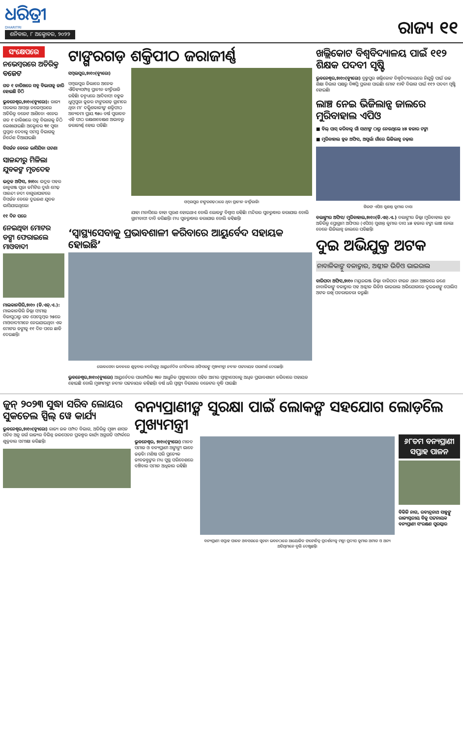ଧରିତ୍ରୀ
DHARITRI
ଶନିବାର, ୮ ଅକ୍ଟୋବର, ୨୦୨୨
ରାଜ୍ୟ ୧୧
ସଂକ୍ଷେପରେ
ନଭେମ୍ବରରେ ଅତିରିକ୍ତ ବଜେଟ
ଗତ ୧ ତାରିଖରେ ସବୁ ବିଭାଗକୁ ଜାରି ହୋଇଛି ଚିଠି
ଭୁବନେଶ୍ୱର,୭।୧୦(ବ୍ୟୁରୋ): ରାଜ୍ୟ ସରକାର ଆସନ୍ତା ନଭେମ୍ବରରେ ଅତିରିକ୍ତ ବଜେଟ ଆଣିବେ। ଏନେଇ ଗତ ୧ ତାରିଖରେ ସବୁ ବିଭାଗକୁ ଚିଠି ଲେଖାଯାଇଛି। ଅକ୍ଟୋବର ୩୧ ସୁଦ୍ଧା ପ୍ରସ୍ତାବ ଦେବାକୁ ସମସ୍ତ ବିଭାଗକୁ ନିର୍ଦ୍ଦେଶ ଦିଆଯାଇଛି।
ବିସର୍ଜନ ବେଳେ ଭାସିଯିବା ଘଟଣା
ସାଳନ୍ଦୀରୁ ମିଳିଲା ଯୁବକଙ୍କ ମୃତଦେହ
ଭଦ୍ରକ ଅଫିସ, ୭।୧୦: ଭଦ୍ରକ ସହର ଜାନୁଗଞ୍ଜ ପୂଜା କମିଟିର ଦୁର୍ଗା ମେଢ଼ ସାଳନ୍ଦୀ ନଦୀ ବାଗୁରାଘାଟରେ ବିସର୍ଜନ ବେଳେ ଦୁଇଜଣ ଯୁବକ ଭାସିଯାଇଥିଲେ।
୧୧ ଦିନ ପରେ
ନେଇଥିବା ମୋଟର ଡଙ୍ଗା ଫେରାଇଲେ ମାଓବାଦୀ
ମାଲକାନଗିରି,୭।୧୦ (ଡି.ଏନ୍.ଏ.): ମାଲକାନଗିରି ଜିଲ୍ଲା ସୀମାନ୍ତ ବିଜାପୁଠାରୁ ଗତ ସେପ୍ଟେମ୍ବର ୨୫ରେ ମାଓବାଦୀମାନେ ନେଇଯାଇଥିବା ଏକ ମୋଟର ଡଙ୍ଗାକୁ ୧୧ ଦିନ ପରେ ଛାଡି ଦେଇଛନ୍ତି।
ଟାଙ୍ଗରଗଡ଼ ଶକ୍ତିପୀଠ ଜରାଜୀର୍ଣ୍ଣ
ସମ୍ବଲପୁର,୭।୧୦(ବ୍ୟୁରୋ)
ସମ୍ବଲପୁର ଜିଲାରେ ଅନେକ ଐତିହ୍ୟସମ୍ପନ୍ନ ପ୍ରାଚୀନ କୀର୍ତ୍ତିରାଜି ରହିଛି। ତନ୍ମଧ୍ୟରେ ଆଦିବାସୀ ବହୁଳ ଧୁମୁପୁରା ଜୁଜର ଟାଙ୍ଗରଗଡ଼ ଗ୍ରାମରେ ଥିବା ମା’ ଦକ୍ଷିଣକାଳୀଙ୍କ ଶକ୍ତିପୀଠ ଅନ୍ୟତମ। ପ୍ରାୟ ୩୫୦ ବର୍ଷ ପୁରାତନ ଏହି ପୀଠ ରକ୍ଷଣାବେକ୍ଷଣ ଅଭାବରୁ ଜରାଜୀର୍ଣ୍ଣ ହୋଇ ପଡିଛି।
ସମ୍ବଲପୁର ଟାଙ୍ଗରଗଡ଼ଠାରେ ଥିବା ପ୍ରାଚୀନ କୀର୍ତ୍ତିରାଜି।
ଯାହା ମନାସିଲେ ତାହା ପୂରଣ ହୋଇଥାଏ ବୋଲି ଲୋକଙ୍କ ବିଶ୍ୱାସ ରହିଛି। ମନ୍ଦିରର ପୁନରୁଦ୍ଧାର କରାଯାଉ ବୋଲି ଗ୍ରାମବାସୀ ଦାବି କରିଛନ୍ତି। ମଧ୍ୟ ପୁନରୁଦ୍ଧାର କରାଯାଉ ବୋଲି କହିଛନ୍ତି।
‘ସ୍ୱାସ୍ଥ୍ୟସେବାକୁ ପ୍ରଭାବଶାଳୀ କରିବାରେ ଆୟୁର୍ବେଦ ସହାୟକ ହୋଇଛି’
ଲୋକସେବା ଭବନରେ ଶୁକ୍ରବାର ନବନିଯୁକ୍ତ ଆୟୁର୍ବେଦିକ ମେଡିକାଲ ଅଫିସରଙ୍କୁ ମୁଖ୍ୟମନ୍ତ୍ରୀ ନବୀନ ପଟ୍ଟନାୟକ ପରାମର୍ଶ ଦେଉଛନ୍ତି।
ଭୁବନେଶ୍ୱର,୭।୧୦(ବ୍ୟୁରୋ) ଆୟୁର୍ବେଦର ପାରମ୍ପରିକ ଜ୍ଞାନ ଆଧୁନିକ ସ୍ୱାସ୍ଥ୍ୟସେବା ସହିତ ଆମର ସ୍ୱାସ୍ଥ୍ୟସେବାକୁ ଅଧିକ ପ୍ରଭାବଶାଳୀ କରିବାରେ ସହାୟକ ହୋଇଛି ବୋଲି ମୁଖ୍ୟମନ୍ତ୍ରୀ ନବୀନ ପଟ୍ଟନାୟକ କହିଛନ୍ତି। ବର୍ଷ ଧରି ସ୍ୱାସ୍ଥ୍ୟ ବିଭାଗର ବଜେଟର ବୃଦ୍ଧି ପାଉଛି।
ଖଲ୍ଲିକୋଟ ବିଶ୍ୱବିଦ୍ୟାଳୟ ପାଇଁ ୧୧୨ ଶିକ୍ଷକ ପଦବୀ ସୃଷ୍ଟି
ଭୁବନେଶ୍ୱର,୭।୧୦(ବ୍ୟୁରୋ) ବ୍ରହ୍ମପୁର ଖଲ୍ଲିକୋଟ ବିଶ୍ୱବିଦ୍ୟାଳୟରେ ନିଯୁକ୍ତି ପାଇଁ ଉଚ୍ଚ ଶିକ୍ଷା ବିଭାଗ ପକ୍ଷରୁ ବିଜ୍ଞପ୍ତି ପ୍ରକାଶ ପାଇଛି। ମୋଟ ୧୬ଟି ବିଭାଗ ପାଇଁ ୧୧୨ ପଦବୀ ସୃଷ୍ଟି ହୋଇଛି।
ଲାଞ୍ଚ ନେଇ ଭିଜିଲାନ୍ସ ଜାଲରେ ମୁରିବାହାଲ ଏପିଓ
■ ବିଲ୍ ପାସ୍ କରିବାକୁ ଗାଁ ସାଥୀଙ୍କ ଠାରୁ ନେଉଥିଲେ ୪୫ ହଜାର ଟଙ୍କା
■ ମୁରିବାହାଲ ବ୍ଲକ ଅଫିସ, ଅସୁର୍ଲା ଗାଁରେ ଭିଜିଲାନ୍ସ ଚଢ଼ାଉ
ଗିରଫ ଏପିଓ ସୁଶାନ୍ତ କୁମାର ଦାସ।
ବଲାଙ୍ଗୀର ଅଫିସ/ ମୁରିବାହାଲ,୭।୧୦(ଡି.ଏନ୍.ଏ.) ବଲାଙ୍ଗୀର ଜିଲ୍ଲା ମୁରିବାହାଲ ବ୍ଲକ ଅତିରିକ୍ତ ପ୍ରୋଗ୍ରାମ ଅଫିସର (ଏପିଓ) ସୁଶାନ୍ତ କୁମାର ଦାସ ୪୫ ହଜାର ଟଙ୍କା ଲାଞ୍ଚ ନେଲା ବେଳେ ଭିଜିଲାନ୍ସ ଜାଲରେ ପଡିଛନ୍ତି।
ଦୁଇ ଅଭିଯୁକ୍ତ ଅଟକ
ନାବାଳିକାଙ୍କୁ ବଳାତ୍କାର, ଅଶ୍ଳୀଳ ଭିଡିଓ ଭାଇରାଲ
ବାରିପଦା ଅଫିସ,୭।୧୦ ମୟୂରଭଞ୍ଜ ଜିଲ୍ଲା ବାରିପଦା ଟାଉନ ଥାନା ଅଞ୍ଚଳରେ ଜଣେ ନାବାଳିକାଙ୍କୁ ବଳାତ୍କାର ସହ ଅଶ୍ଳୀଳ ଭିଡିଓ ଭାଇରାଲ ଅଭିଯୋଗରେ ଦୁଇଜଣଙ୍କୁ ପୋଲିସ ଅଟକ ରଖି ପଚରାଉଚରା କରୁଛି।
ଜୁନ୍ ୨୦୨୩ ସୁଦ୍ଧା ସରିବ ଲୋୟର ସୁକତେଲ ସ୍ପିଲ୍ ୱେ କାର୍ଯ୍ୟ
ଭୁବନେଶ୍ୱର,୭।୧୦(ବ୍ୟୁରୋ) ରାଜ୍ୟ ଜଳ ସମ୍ପଦ ବିଭାଗ, ଅତିରିକ୍ତ ମୁଖ୍ୟ ଶାସନ ସଚିବ ଅନୁ ଗର୍ଗ ରାଜ୍ୟର ବିଭିନ୍ନ ଜଳସେଚନ ପ୍ରକଳ୍ପର କାର୍ଯ୍ୟ ଅଗ୍ରଗତି ସମ୍ପର୍କରେ ଶୁକ୍ରବାର ସମୀକ୍ଷା କରିଛନ୍ତି।
ବନ୍ୟପ୍ରାଣୀଙ୍କ ସୁରକ୍ଷା ପାଇଁ ଲୋକଙ୍କ ସହଯୋଗ ଲୋଡ଼ିଲେ ମୁଖ୍ୟମନ୍ତ୍ରୀ
ଭୁବନେଶ୍ୱର, ୭।୧୦(ବ୍ୟୁରୋ) ମାନବ ସମାଜ ଓ ବନ୍ୟପ୍ରାଣୀ ଅଙ୍ଗାଙ୍ଗୀ ଭାବେ ଜଡ଼ିତ। ମଣିଷ ପରି ପ୍ରତ୍ୟେକ ଜୀବଜନ୍ତୁଙ୍କର ମଧ୍ୟ ସୁସ୍ଥ ପରିବେଶରେ ବଞ୍ଚିବାର ସମାନ ଅଧିକାର ରହିଛି।
ବନ୍ୟପ୍ରାଣୀ ସପ୍ତାହ ପାଳନ ଅବସରରେ ସୂଚନା ଭବନଠାରେ ଆୟୋଜିତ ଫଟୋଚିତ୍ର ପ୍ରଦର୍ଶନୀକୁ ମନ୍ତ୍ରୀ ପ୍ରଦୀପ କୁମାର ଅମାତ ଓ ଅନ୍ୟ ଅତିଥିମାନେ ବୁଲି ଦେଖୁଛନ୍ତି।
୬୮ତମ ବନ୍ୟପ୍ରାଣୀ ସପ୍ତାହ ପାଳନ
ବିକିଳି ନାଗ, ରବୀନ୍ଦ୍ରନାଥ ସାହୁଙ୍କୁ ରାଜ୍ୟସ୍ତରୀୟ ବିଜୁ ପଟ୍ଟନାୟକ ବନ୍ୟପ୍ରାଣୀ ସଂରକ୍ଷଣ ପୁରସ୍କାର